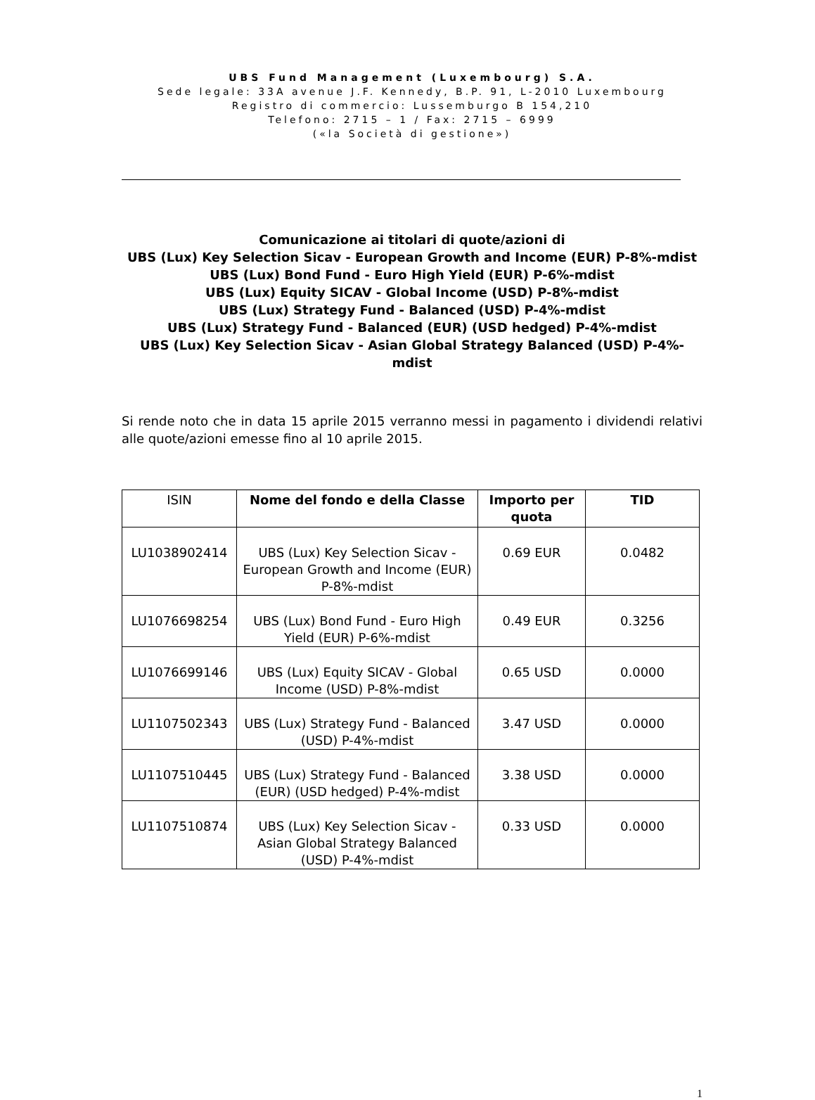UBS Fund Management (Luxembourg) S.A.
Sede legale: 33A avenue J.F. Kennedy, B.P. 91, L-2010 Luxembourg
Registro di commercio: Lussemburgo B 154,210
Telefono: 2715 – 1 / Fax: 2715 – 6999
(«la Società di gestione»)
Comunicazione ai titolari di quote/azioni di
UBS (Lux) Key Selection Sicav - European Growth and Income (EUR) P-8%-mdist
UBS (Lux) Bond Fund - Euro High Yield (EUR) P-6%-mdist
UBS (Lux) Equity SICAV - Global Income (USD) P-8%-mdist
UBS (Lux) Strategy Fund - Balanced (USD) P-4%-mdist
UBS (Lux) Strategy Fund - Balanced (EUR) (USD hedged) P-4%-mdist
UBS (Lux) Key Selection Sicav - Asian Global Strategy Balanced (USD) P-4%-mdist
Si rende noto che in data 15 aprile 2015 verranno messi in pagamento i dividendi relativi alle quote/azioni emesse fino al 10 aprile 2015.
| ISIN | Nome del fondo e della Classe | Importo per quota | TID |
| --- | --- | --- | --- |
| LU1038902414 | UBS (Lux) Key Selection Sicav - European Growth and Income (EUR) P-8%-mdist | 0.69 EUR | 0.0482 |
| LU1076698254 | UBS (Lux) Bond Fund - Euro High Yield (EUR) P-6%-mdist | 0.49 EUR | 0.3256 |
| LU1076699146 | UBS (Lux) Equity SICAV - Global Income (USD) P-8%-mdist | 0.65 USD | 0.0000 |
| LU1107502343 | UBS (Lux) Strategy Fund - Balanced (USD) P-4%-mdist | 3.47 USD | 0.0000 |
| LU1107510445 | UBS (Lux) Strategy Fund - Balanced (EUR) (USD hedged) P-4%-mdist | 3.38 USD | 0.0000 |
| LU1107510874 | UBS (Lux) Key Selection Sicav - Asian Global Strategy Balanced (USD) P-4%-mdist | 0.33 USD | 0.0000 |
1